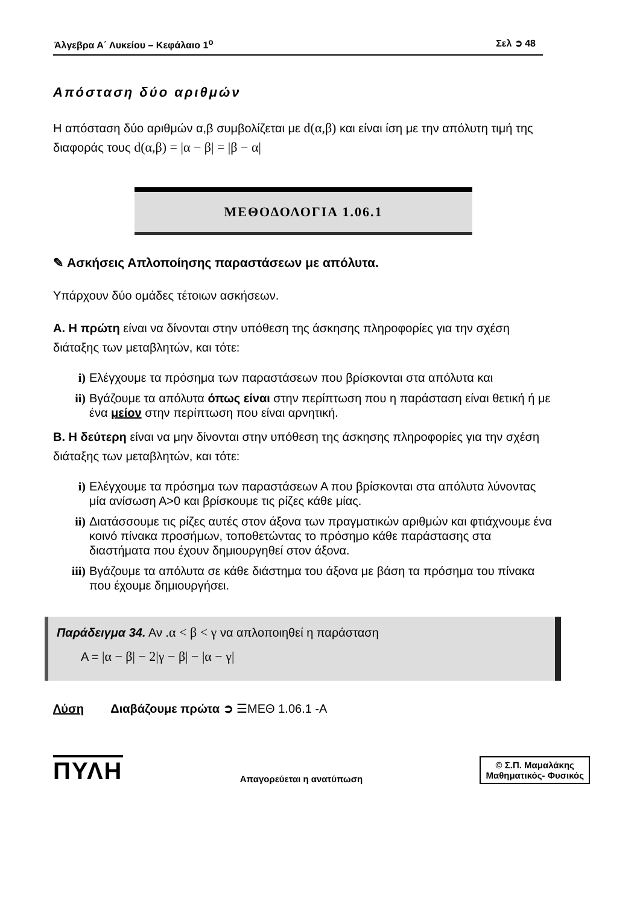Άλγεβρα Α΄ Λυκείου – Κεφάλαιο 1<sup>ο</sup> Σελ ➲ 48
Απόσταση δύο αριθμών
Η απόσταση δύο αριθμών α,β συμβολίζεται με d(α,β) και είναι ίση με την απόλυτη τιμή της διαφοράς τους d(α,β) = |α − β| = |β − α|
ΜΕΘΟΔΟΛΟΓΙΑ 1.06.1
✎ Ασκήσεις Απλοποίησης παραστάσεων με απόλυτα.
Υπάρχουν δύο ομάδες τέτοιων ασκήσεων.
Α. Η πρώτη είναι να δίνονται στην υπόθεση της άσκησης πληροφορίες για την σχέση διάταξης των μεταβλητών, και τότε:
i) Ελέγχουμε τα πρόσημα των παραστάσεων που βρίσκονται στα απόλυτα και
ii) Βγάζουμε τα απόλυτα όπως είναι στην περίπτωση που η παράσταση είναι θετική ή με ένα μείον στην περίπτωση που είναι αρνητική.
Β. Η δεύτερη είναι να μην δίνονται στην υπόθεση της άσκησης πληροφορίες για την σχέση διάταξης των μεταβλητών, και τότε:
i) Ελέγχουμε τα πρόσημα των παραστάσεων Α που βρίσκονται στα απόλυτα λύνοντας μία ανίσωση Α>0 και βρίσκουμε τις ρίζες κάθε μίας.
ii) Διατάσσουμε τις ρίζες αυτές στον άξονα των πραγματικών αριθμών και φτιάχνουμε ένα κοινό πίνακα προσήμων, τοποθετώντας το πρόσημο κάθε παράστασης στα διαστήματα που έχουν δημιουργηθεί στον άξονα.
iii) Βγάζουμε τα απόλυτα σε κάθε διάστημα του άξονα με βάση τα πρόσημα του πίνακα που έχουμε δημιουργήσει.
Παράδειγμα 34. Αν .α < β < γ να απλοποιηθεί η παράσταση
Α = |α − β| − 2|γ − β| − |α − γ|
Λύση Διαβάζουμε πρώτα ➲ ☰ΜΕΘ 1.06.1 -Α
ΠΥΛΗ Απαγορεύεται η ανατύπωση
© Σ.Π. Μαμαλάκης
Μαθηματικός- Φυσικός